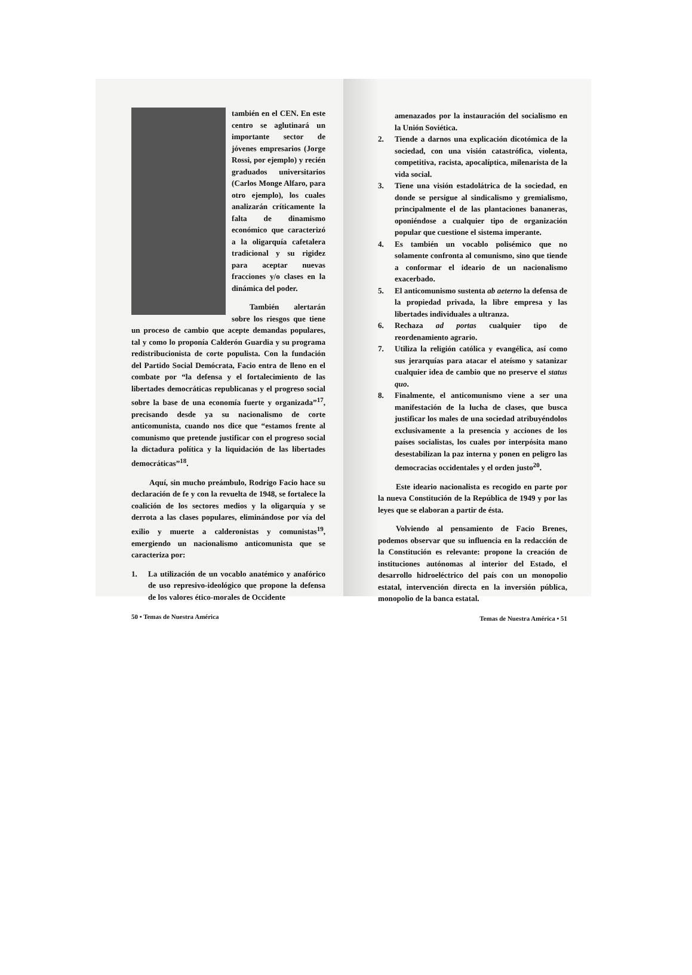también en el CEN. En este centro se aglutinará un importante sector de jóvenes empresarios (Jorge Rossi, por ejemplo) y recién graduados universitarios (Carlos Monge Alfaro, para otro ejemplo), los cuales analizarán críticamente la falta de dinamismo económico que caracterizó a la oligarquía cafetalera tradicional y su rigidez para aceptar nuevas fracciones y/o clases en la dinámica del poder.
También alertarán sobre los riesgos que tiene un proceso de cambio que acepte demandas populares, tal y como lo proponía Calderón Guardia y su programa redistribucionista de corte populista. Con la fundación del Partido Social Demócrata, Facio entra de lleno en el combate por “la defensa y el fortalecimiento de las libertades democráticas republicanas y el progreso social sobre la base de una economía fuerte y organizada”<sup>17</sup>, precisando desde ya su nacionalismo de corte anticomunista, cuando nos dice que “estamos frente al comunismo que pretende justificar con el progreso social la dictadura política y la liquidación de las libertades democráticas”<sup>18</sup>.
Aquí, sin mucho preámbulo, Rodrigo Facio hace su declaración de fe y con la revuelta de 1948, se fortalece la coalición de los sectores medios y la oligarquía y se derrota a las clases populares, eliminándose por vía del exilio y muerte a calderonistas y comunistas<sup>19</sup>, emergiendo un nacionalismo anticomunista que se caracteriza por:
1. La utilización de un vocablo anatémico y anafórico de uso represivo-ideológico que propone la defensa de los valores ético-morales de Occidente
50 • Temas de Nuestra América
amenazados por la instauración del socialismo en la Unión Soviética.
2. Tiende a darnos una explicación dicotómica de la sociedad, con una visión catastrófica, violenta, competitiva, racista, apocalíptica, milenarista de la vida social.
3. Tiene una visión estadolátrica de la sociedad, en donde se persigue al sindicalismo y gremialismo, principalmente el de las plantaciones bananeras, oponiéndose a cualquier tipo de organización popular que cuestione el sistema imperante.
4. Es también un vocablo polisémico que no solamente confronta al comunismo, sino que tiende a conformar el ideario de un nacionalismo exacerbado.
5. El anticomunismo sustenta ab aeterno la defensa de la propiedad privada, la libre empresa y las libertades individuales a ultranza.
6. Rechaza ad portas cualquier tipo de reordenamiento agrario.
7. Utiliza la religión católica y evangélica, así como sus jerarquías para atacar el ateísmo y satanizar cualquier idea de cambio que no preserve el status quo.
8. Finalmente, el anticomunismo viene a ser una manifestación de la lucha de clases, que busca justificar los males de una sociedad atribuyéndolos exclusivamente a la presencia y acciones de los países socialistas, los cuales por interpósita mano desestabilizan la paz interna y ponen en peligro las democracias occidentales y el orden justo<sup>20</sup>.
Este ideario nacionalista es recogido en parte por la nueva Constitución de la República de 1949 y por las leyes que se elaboran a partir de ésta.
Volviendo al pensamiento de Facio Brenes, podemos observar que su influencia en la redacción de la Constitución es relevante: propone la creación de instituciones autónomas al interior del Estado, el desarrollo hidroeléctrico del país con un monopolio estatal, intervención directa en la inversión pública, monopolio de la banca estatal.
Temas de Nuestra América • 51